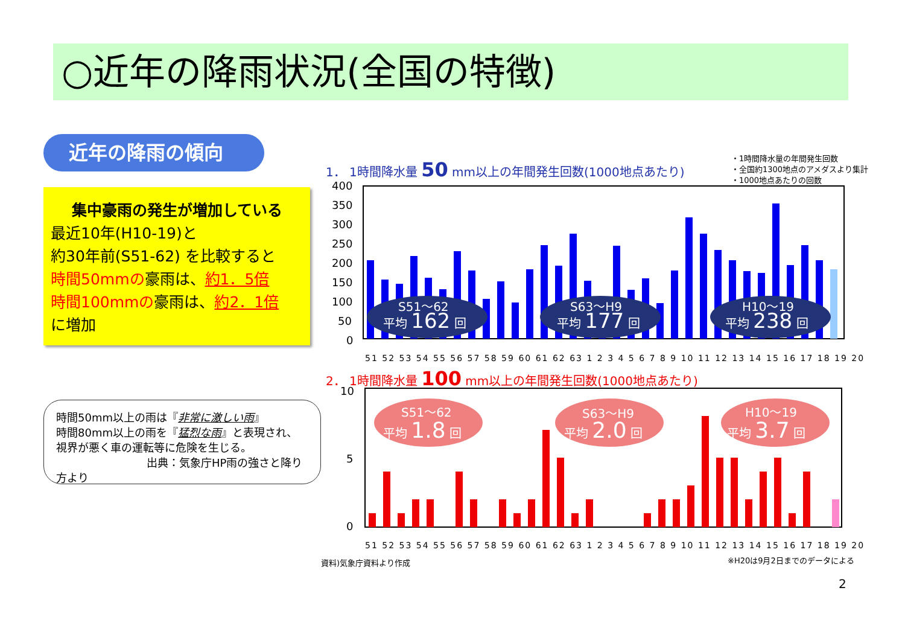○近年の降雨状況(全国の特徴)
近年の降雨の傾向
集中豪雨の発生が増加している
最近10年(H10-19)と
約30年前(S51-62) を比較すると
時間50mmの豪雨は、約1．5倍
時間100mmの豪雨は、約2．1倍
に増加
時間50mm以上の雨は『非常に激しい雨』
時間80mm以上の雨を『猛烈な雨』と表現され、
視界が悪く車の運転等に危険を生じる。
出典：気象庁HP雨の強さと降り方より
1． 1時間降水量 50 mm以上の年間発生回数(1000地点あたり)
・1時間降水量の年間発生回数
・全国約1300地点のアメダスより集計
・1000地点あたりの回数
400
350
300
250
200
150
100
50
0
S51～62
平均 162 回
S63～H9
平均 177 回
H10～19
平均 238 回
51 52 53 54 55 56 57 58 59 60 61 62 63 1 2 3 4 5 6 7 8 9 10 11 12 13 14 15 16 17 18 19 20
2． 1時間降水量 100 mm以上の年間発生回数(1000地点あたり)
10
5
0
S51～62
平均 1.8 回
S63～H9
平均 2.0 回
H10～19
平均 3.7 回
51 52 53 54 55 56 57 58 59 60 61 62 63 1 2 3 4 5 6 7 8 9 10 11 12 13 14 15 16 17 18 19 20
資料)気象庁資料より作成 ※H20は9月2日までのデータによる
2